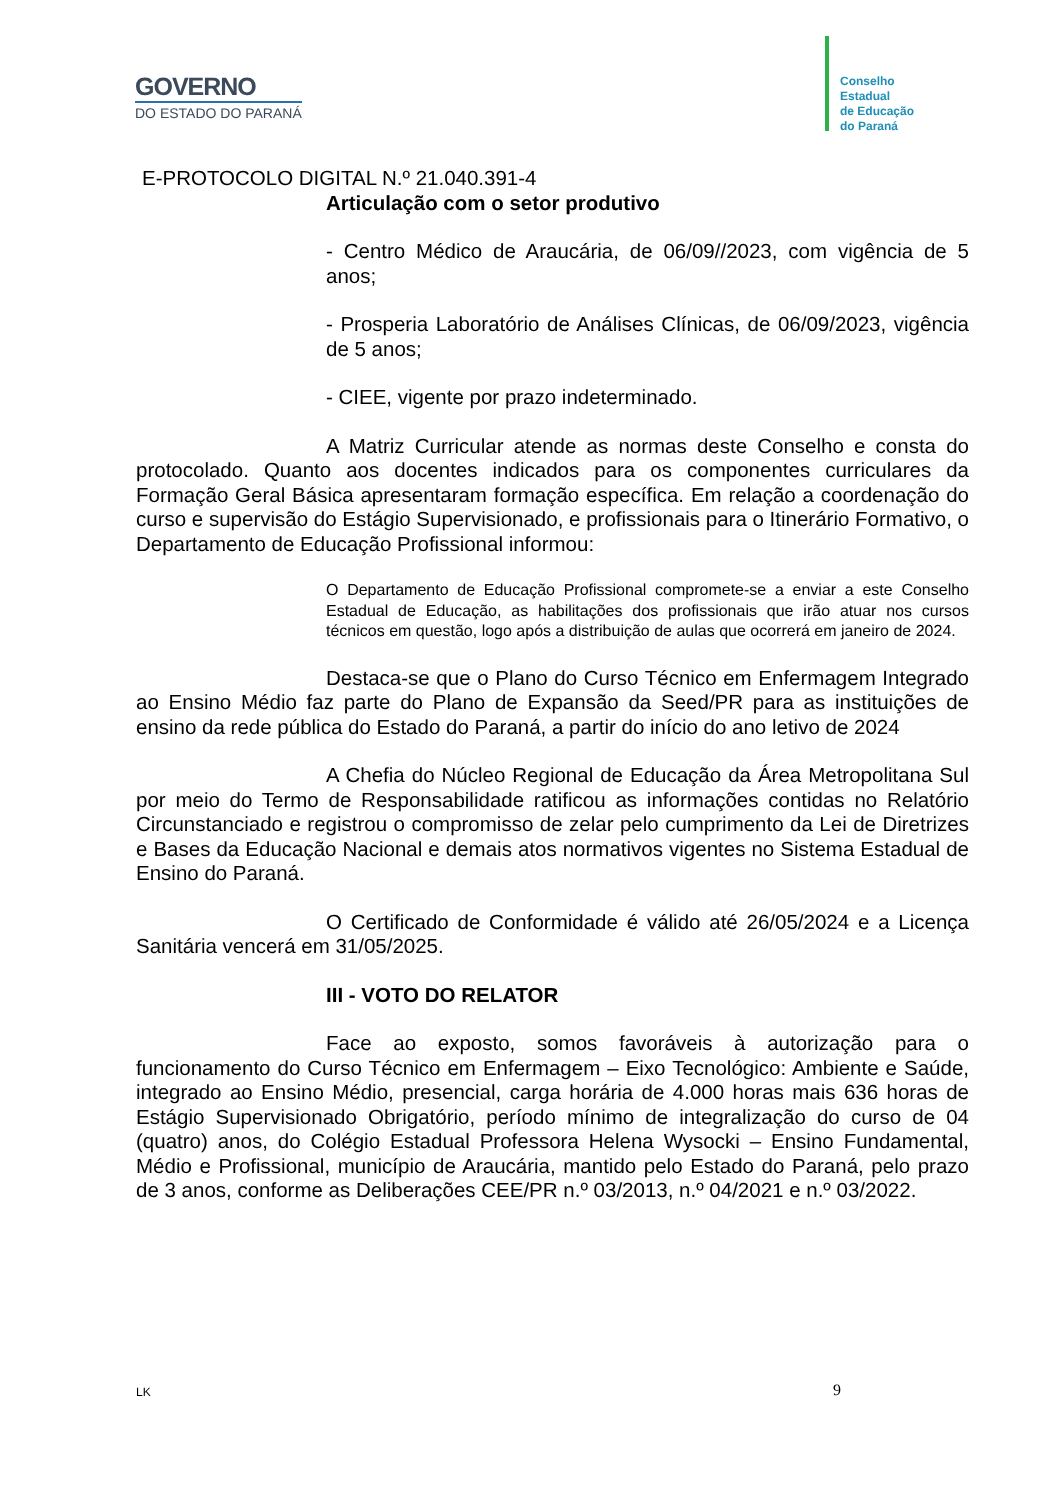GOVERNO
DO ESTADO DO PARANÁ
Conselho
Estadual
de Educação
do Paraná
E-PROTOCOLO DIGITAL N.º 21.040.391-4
Articulação com o setor produtivo
- Centro Médico de Araucária, de 06/09//2023, com vigência de 5 anos;
- Prosperia Laboratório de Análises Clínicas, de 06/09/2023, vigência de 5 anos;
- CIEE, vigente por prazo indeterminado.
A Matriz Curricular atende as normas deste Conselho e consta do protocolado. Quanto aos docentes indicados para os componentes curriculares da Formação Geral Básica apresentaram formação específica. Em relação a coordenação do curso e supervisão do Estágio Supervisionado, e profissionais para o Itinerário Formativo, o Departamento de Educação Profissional informou:
O Departamento de Educação Profissional compromete-se a enviar a este Conselho Estadual de Educação, as habilitações dos profissionais que irão atuar nos cursos técnicos em questão, logo após a distribuição de aulas que ocorrerá em janeiro de 2024.
Destaca-se que o Plano do Curso Técnico em Enfermagem Integrado ao Ensino Médio faz parte do Plano de Expansão da Seed/PR para as instituições de ensino da rede pública do Estado do Paraná, a partir do início do ano letivo de 2024
A Chefia do Núcleo Regional de Educação da Área Metropolitana Sul por meio do Termo de Responsabilidade ratificou as informações contidas no Relatório Circunstanciado e registrou o compromisso de zelar pelo cumprimento da Lei de Diretrizes e Bases da Educação Nacional e demais atos normativos vigentes no Sistema Estadual de Ensino do Paraná.
O Certificado de Conformidade é válido até 26/05/2024 e a Licença Sanitária vencerá em 31/05/2025.
III - VOTO DO RELATOR
Face ao exposto, somos favoráveis à autorização para o funcionamento do Curso Técnico em Enfermagem – Eixo Tecnológico: Ambiente e Saúde, integrado ao Ensino Médio, presencial, carga horária de 4.000 horas mais 636 horas de Estágio Supervisionado Obrigatório, período mínimo de integralização do curso de 04 (quatro) anos, do Colégio Estadual Professora Helena Wysocki – Ensino Fundamental, Médio e Profissional, município de Araucária, mantido pelo Estado do Paraná, pelo prazo de 3 anos, conforme as Deliberações CEE/PR n.º 03/2013, n.º 04/2021 e n.º 03/2022.
LK 9